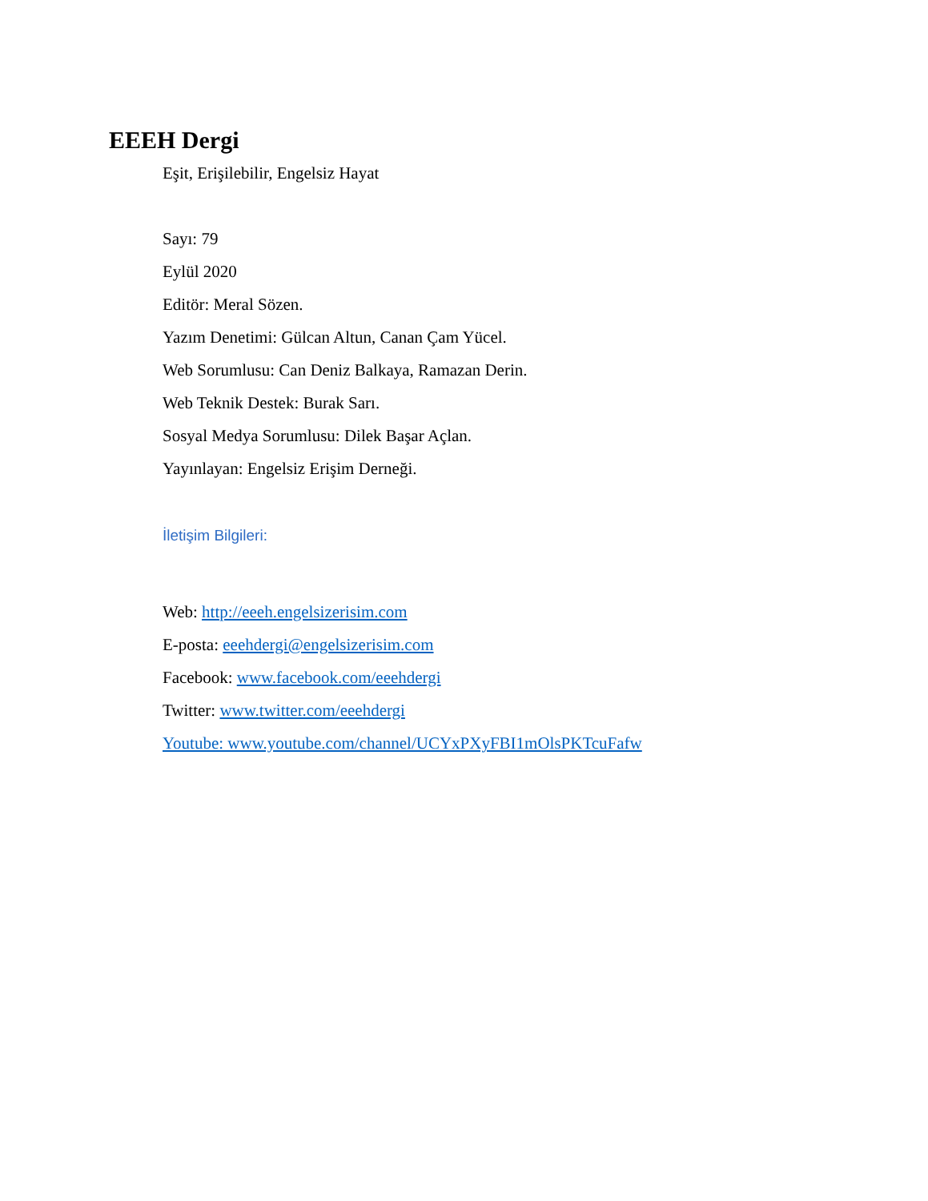EEEH Dergi
Eşit, Erişilebilir, Engelsiz Hayat
Sayı: 79
Eylül 2020
Editör: Meral Sözen.
Yazım Denetimi: Gülcan Altun, Canan Çam Yücel.
Web Sorumlusu: Can Deniz Balkaya, Ramazan Derin.
Web Teknik Destek: Burak Sarı.
Sosyal Medya Sorumlusu: Dilek Başar Açlan.
Yayınlayan: Engelsiz Erişim Derneği.
İletişim Bilgileri:
Web: http://eeeh.engelsizerisim.com
E-posta: eeehdergi@engelsizerisim.com
Facebook: www.facebook.com/eeehdergi
Twitter: www.twitter.com/eeehdergi
Youtube: www.youtube.com/channel/UCYxPXyFBI1mOlsPKTcuFafw